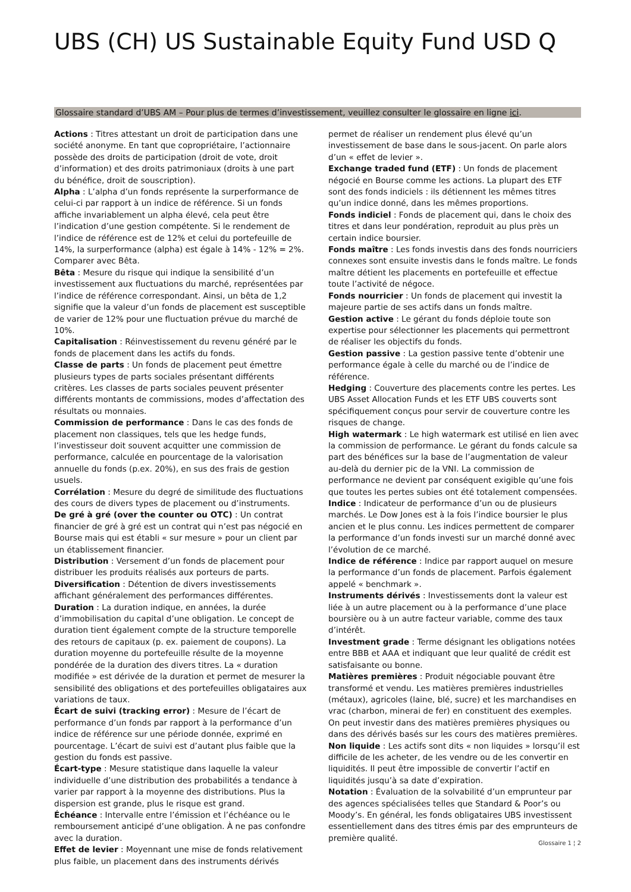UBS (CH) US Sustainable Equity Fund USD Q
Glossaire standard d’UBS AM – Pour plus de termes d’investissement, veuillez consulter le glossaire en ligne ici.
Actions : Titres attestant un droit de participation dans une société anonyme. En tant que copropriétaire, l’actionnaire possède des droits de participation (droit de vote, droit d’information) et des droits patrimoniaux (droits à une part du bénéfice, droit de souscription).
Alpha : L’alpha d’un fonds représente la surperformance de celui-ci par rapport à un indice de référence. Si un fonds affiche invariablement un alpha élevé, cela peut être l’indication d’une gestion compétente. Si le rendement de l’indice de référence est de 12% et celui du portefeuille de 14%, la surperformance (alpha) est égale à 14% - 12% = 2%. Comparer avec Bêta.
Bêta : Mesure du risque qui indique la sensibilité d’un investissement aux fluctuations du marché, représentées par l’indice de référence correspondant. Ainsi, un bêta de 1,2 signifie que la valeur d’un fonds de placement est susceptible de varier de 12% pour une fluctuation prévue du marché de 10%.
Capitalisation : Réinvestissement du revenu généré par le fonds de placement dans les actifs du fonds.
Classe de parts : Un fonds de placement peut émettre plusieurs types de parts sociales présentant différents critères. Les classes de parts sociales peuvent présenter différents montants de commissions, modes d’affectation des résultats ou monnaies.
Commission de performance : Dans le cas des fonds de placement non classiques, tels que les hedge funds, l’investisseur doit souvent acquitter une commission de performance, calculée en pourcentage de la valorisation annuelle du fonds (p.ex. 20%), en sus des frais de gestion usuels.
Corrélation : Mesure du degré de similitude des fluctuations des cours de divers types de placement ou d’instruments.
De gré à gré (over the counter ou OTC) : Un contrat financier de gré à gré est un contrat qui n’est pas négocié en Bourse mais qui est établi « sur mesure » pour un client par un établissement financier.
Distribution : Versement d’un fonds de placement pour distribuer les produits réalisés aux porteurs de parts.
Diversification : Détention de divers investissements affichant généralement des performances différentes.
Duration : La duration indique, en années, la durée d’immobilisation du capital d’une obligation. Le concept de duration tient également compte de la structure temporelle des retours de capitaux (p. ex. paiement de coupons). La duration moyenne du portefeuille résulte de la moyenne pondérée de la duration des divers titres. La « duration modifiée » est dérivée de la duration et permet de mesurer la sensibilité des obligations et des portefeuilles obligataires aux variations de taux.
Écart de suivi (tracking error) : Mesure de l’écart de performance d’un fonds par rapport à la performance d’un indice de référence sur une période donnée, exprimé en pourcentage. L’écart de suivi est d’autant plus faible que la gestion du fonds est passive.
Écart-type : Mesure statistique dans laquelle la valeur individuelle d’une distribution des probabilités a tendance à varier par rapport à la moyenne des distributions. Plus la dispersion est grande, plus le risque est grand.
Échéance : Intervalle entre l’émission et l’échéance ou le remboursement anticipé d’une obligation. À ne pas confondre avec la duration.
Effet de levier : Moyennant une mise de fonds relativement plus faible, un placement dans des instruments dérivés permet de réaliser un rendement plus élevé qu’un investissement de base dans le sous-jacent. On parle alors d’un « effet de levier ».
Exchange traded fund (ETF) : Un fonds de placement négocié en Bourse comme les actions. La plupart des ETF sont des fonds indiciels : ils détiennent les mêmes titres qu’un indice donné, dans les mêmes proportions.
Fonds indiciel : Fonds de placement qui, dans le choix des titres et dans leur pondération, reproduit au plus près un certain indice boursier.
Fonds maître : Les fonds investis dans des fonds nourriciers connexes sont ensuite investis dans le fonds maître. Le fonds maître détient les placements en portefeuille et effectue toute l’activité de négoce.
Fonds nourricier : Un fonds de placement qui investit la majeure partie de ses actifs dans un fonds maître.
Gestion active : Le gérant du fonds déploie toute son expertise pour sélectionner les placements qui permettront de réaliser les objectifs du fonds.
Gestion passive : La gestion passive tente d’obtenir une performance égale à celle du marché ou de l’indice de référence.
Hedging : Couverture des placements contre les pertes. Les UBS Asset Allocation Funds et les ETF UBS couverts sont spécifiquement conçus pour servir de couverture contre les risques de change.
High watermark : Le high watermark est utilisé en lien avec la commission de performance. Le gérant du fonds calcule sa part des bénéfices sur la base de l’augmentation de valeur au-delà du dernier pic de la VNI. La commission de performance ne devient par conséquent exigible qu’une fois que toutes les pertes subies ont été totalement compensées.
Indice : Indicateur de performance d’un ou de plusieurs marchés. Le Dow Jones est à la fois l’indice boursier le plus ancien et le plus connu. Les indices permettent de comparer la performance d’un fonds investi sur un marché donné avec l’évolution de ce marché.
Indice de référence : Indice par rapport auquel on mesure la performance d’un fonds de placement. Parfois également appelé « benchmark ».
Instruments dérivés : Investissements dont la valeur est liée à un autre placement ou à la performance d’une place boursière ou à un autre facteur variable, comme des taux d’intérêt.
Investment grade : Terme désignant les obligations notées entre BBB et AAA et indiquant que leur qualité de crédit est satisfaisante ou bonne.
Matières premières : Produit négociable pouvant être transformé et vendu. Les matières premières industrielles (métaux), agricoles (laine, blé, sucre) et les marchandises en vrac (charbon, minerai de fer) en constituent des exemples. On peut investir dans des matières premières physiques ou dans des dérivés basés sur les cours des matières premières.
Non liquide : Les actifs sont dits « non liquides » lorsqu’il est difficile de les acheter, de les vendre ou de les convertir en liquidités. Il peut être impossible de convertir l’actif en liquidités jusqu’à sa date d’expiration.
Notation : Évaluation de la solvabilité d’un emprunteur par des agences spécialisées telles que Standard & Poor’s ou Moody’s. En général, les fonds obligataires UBS investissent essentiellement dans des titres émis par des emprunteurs de première qualité.
Glossaire 1 ¦ 2